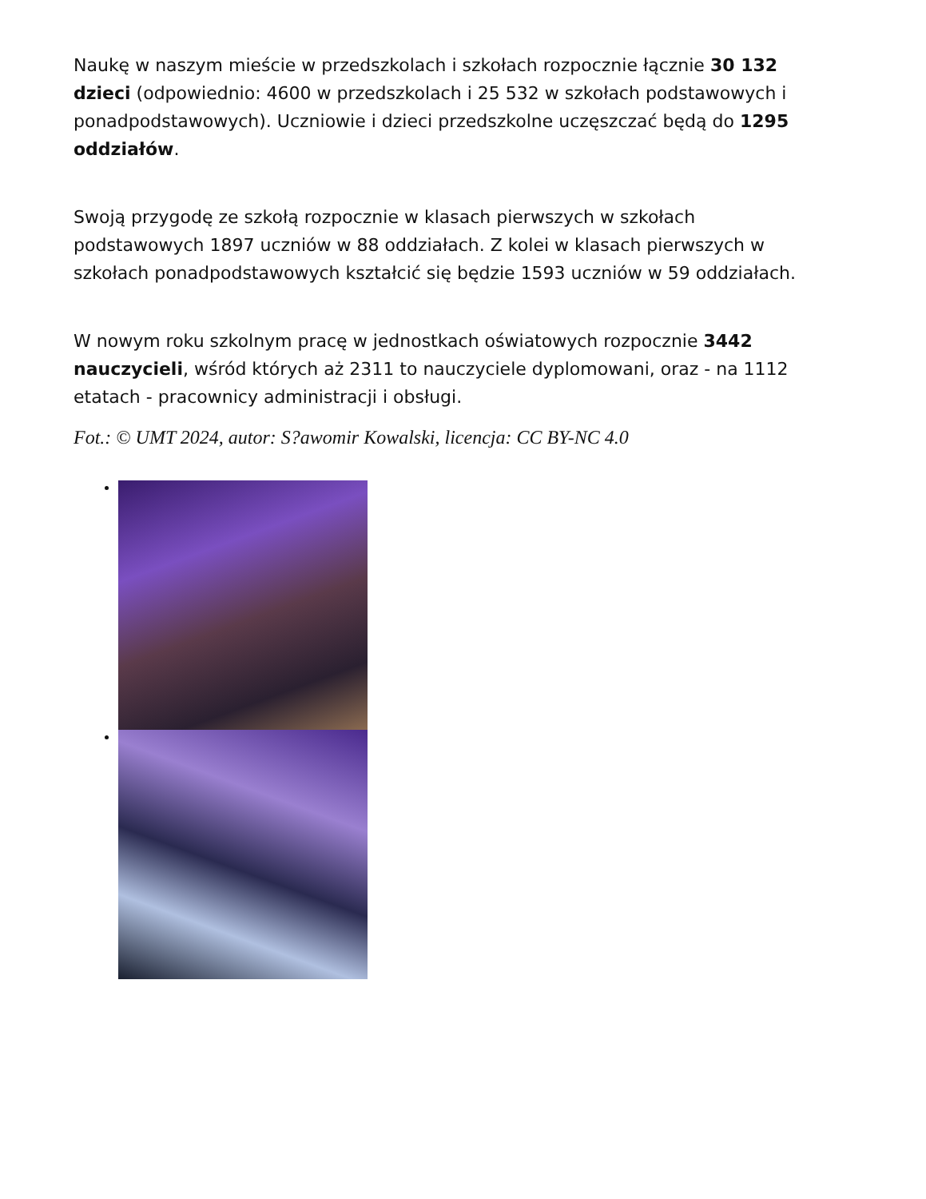Naukę w naszym mieście w przedszkolach i szkołach rozpocznie łącznie 30 132 dzieci (odpowiednio: 4600 w przedszkolach i 25 532 w szkołach podstawowych i ponadpodstawowych). Uczniowie i dzieci przedszkolne uczęszczać będą do 1295 oddziałów.
Swoją przygodę ze szkołą rozpocznie w klasach pierwszych w szkołach podstawowych 1897 uczniów w 88 oddziałach. Z kolei w klasach pierwszych w szkołach ponadpodstawowych kształcić się będzie 1593 uczniów w 59 oddziałach.
W nowym roku szkolnym pracę w jednostkach oświatowych rozpocznie 3442 nauczycieli, wśród których aż 2311 to nauczyciele dyplomowani, oraz - na 1112 etatach - pracownicy administracji i obsługi.
Fot.: © UMT 2024, autor: S?awomir Kowalski, licencja: CC BY-NC 4.0